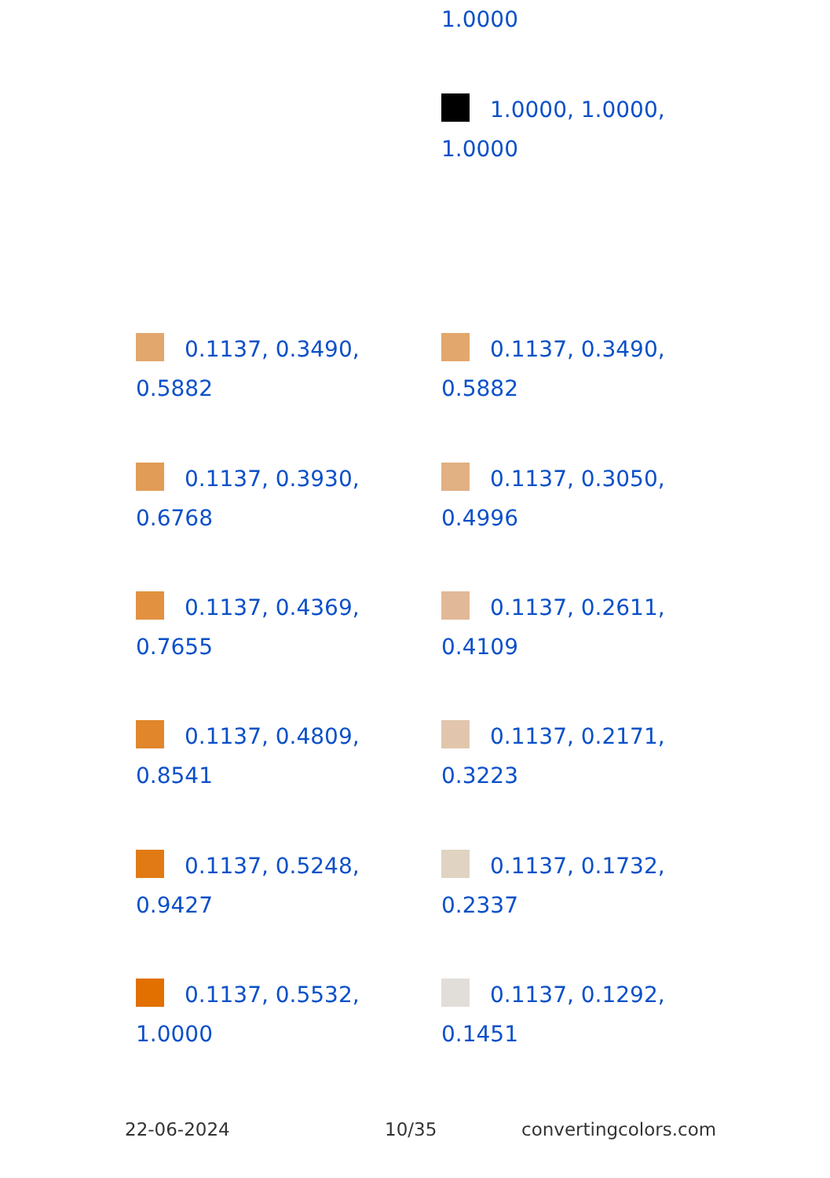1.0000
1.0000, 1.0000, 1.0000
0.1137, 0.3490, 0.5882
0.1137, 0.3490, 0.5882
0.1137, 0.3930, 0.6768
0.1137, 0.3050, 0.4996
0.1137, 0.4369, 0.7655
0.1137, 0.2611, 0.4109
0.1137, 0.4809, 0.8541
0.1137, 0.2171, 0.3223
0.1137, 0.5248, 0.9427
0.1137, 0.1732, 0.2337
0.1137, 0.5532, 1.0000
0.1137, 0.1292, 0.1451
22-06-2024 10/35 convertingcolors.com